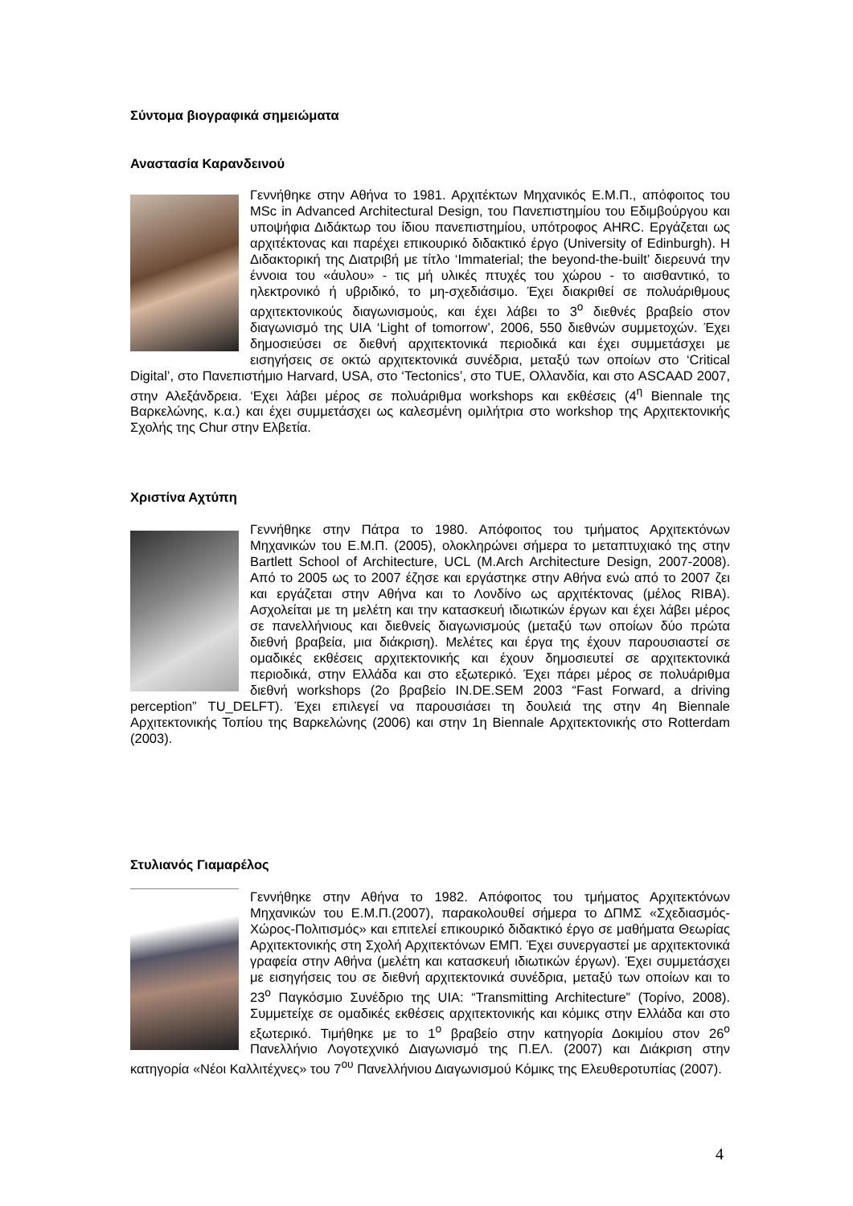Σύντομα βιογραφικά σημειώματα
Αναστασία Καρανδεινού
Γεννήθηκε στην Αθήνα το 1981. Αρχιτέκτων Μηχανικός Ε.Μ.Π., απόφοιτος του MSc in Advanced Architectural Design, του Πανεπιστημίου του Εδιμβούργου και υποψήφια Διδάκτωρ του ίδιου πανεπιστημίου, υπότροφος AHRC. Εργάζεται ως αρχιτέκτονας και παρέχει επικουρικό διδακτικό έργο (University of Edinburgh). Η Διδακτορική της Διατριβή με τίτλο ‘Immaterial; the beyond-the-built’ διερευνά την έννοια του «άυλου» - τις μή υλικές πτυχές του χώρου - το αισθαντικό, το ηλεκτρονικό ή υβριδικό, το μη-σχεδιάσιμο. Έχει διακριθεί σε πολυάριθμους αρχιτεκτονικούς διαγωνισμούς, και έχει λάβει το 3<sup>ο</sup> διεθνές βραβείο στον διαγωνισμό της UIA ‘Light of tomorrow’, 2006, 550 διεθνών συμμετοχών. Έχει δημοσιεύσει σε διεθνή αρχιτεκτονικά περιοδικά και έχει συμμετάσχει με εισηγήσεις σε οκτώ αρχιτεκτονικά συνέδρια, μεταξύ των οποίων στο ‘Critical Digital’, στο Πανεπιστήμιο Harvard, USA, στο ‘Tectonics’, στο TUE, Ολλανδία, και στο ASCAAD 2007, στην Αλεξάνδρεια. ‘Εχει λάβει μέρος σε πολυάριθμα workshops και εκθέσεις (4<sup>η</sup> Biennale της Βαρκελώνης, κ.α.) και έχει συμμετάσχει ως καλεσμένη ομιλήτρια στο workshop της Αρχιτεκτονικής Σχολής της Chur στην Ελβετία.
Χριστίνα Αχτύπη
Γεννήθηκε στην Πάτρα το 1980. Απόφοιτος του τμήματος Αρχιτεκτόνων Μηχανικών του Ε.Μ.Π. (2005), ολοκληρώνει σήμερα το μεταπτυχιακό της στην Bartlett School of Architecture, UCL (M.Arch Architecture Design, 2007-2008). Από το 2005 ως το 2007 έζησε και εργάστηκε στην Αθήνα ενώ από το 2007 ζει και εργάζεται στην Αθήνα και το Λονδίνο ως αρχιτέκτονας (μέλος RIBA). Ασχολείται με τη μελέτη και την κατασκευή ιδιωτικών έργων και έχει λάβει μέρος σε πανελλήνιους και διεθνείς διαγωνισμούς (μεταξύ των οποίων δύο πρώτα διεθνή βραβεία, μια διάκριση). Μελέτες και έργα της έχουν παρουσιαστεί σε ομαδικές εκθέσεις αρχιτεκτονικής και έχουν δημοσιευτεί σε αρχιτεκτονικά περιοδικά, στην Ελλάδα και στο εξωτερικό. Έχει πάρει μέρος σε πολυάριθμα διεθνή workshops (2ο βραβείο IN.DE.SEM 2003 “Fast Forward, a driving perception” TU_DELFT). Έχει επιλεγεί να παρουσιάσει τη δουλειά της στην 4η Biennale Αρχιτεκτονικής Τοπίου της Βαρκελώνης (2006) και στην 1η Biennale Αρχιτεκτονικής στο Rotterdam (2003).
Στυλιανός Γιαμαρέλος
Γεννήθηκε στην Αθήνα το 1982. Απόφοιτος του τμήματος Αρχιτεκτόνων Μηχανικών του Ε.Μ.Π.(2007), παρακολουθεί σήμερα το ΔΠΜΣ «Σχεδιασμός-Χώρος-Πολιτισμός» και επιτελεί επικουρικό διδακτικό έργο σε μαθήματα Θεωρίας Αρχιτεκτονικής στη Σχολή Αρχιτεκτόνων ΕΜΠ. Έχει συνεργαστεί με αρχιτεκτονικά γραφεία στην Αθήνα (μελέτη και κατασκευή ιδιωτικών έργων). Έχει συμμετάσχει με εισηγήσεις του σε διεθνή αρχιτεκτονικά συνέδρια, μεταξύ των οποίων και το 23<sup>ο</sup> Παγκόσμιο Συνέδριο της UIA: “Transmitting Architecture” (Τορίνο, 2008). Συμμετείχε σε ομαδικές εκθέσεις αρχιτεκτονικής και κόμικς στην Ελλάδα και στο εξωτερικό. Τιμήθηκε με το 1<sup>ο</sup> βραβείο στην κατηγορία Δοκιμίου στον 26<sup>ο</sup> Πανελλήνιο Λογοτεχνικό Διαγωνισμό της Π.ΕΛ. (2007) και Διάκριση στην κατηγορία «Νέοι Καλλιτέχνες» του 7<sup>ου</sup> Πανελλήνιου Διαγωνισμού Κόμικς της Ελευθεροτυπίας (2007).
4